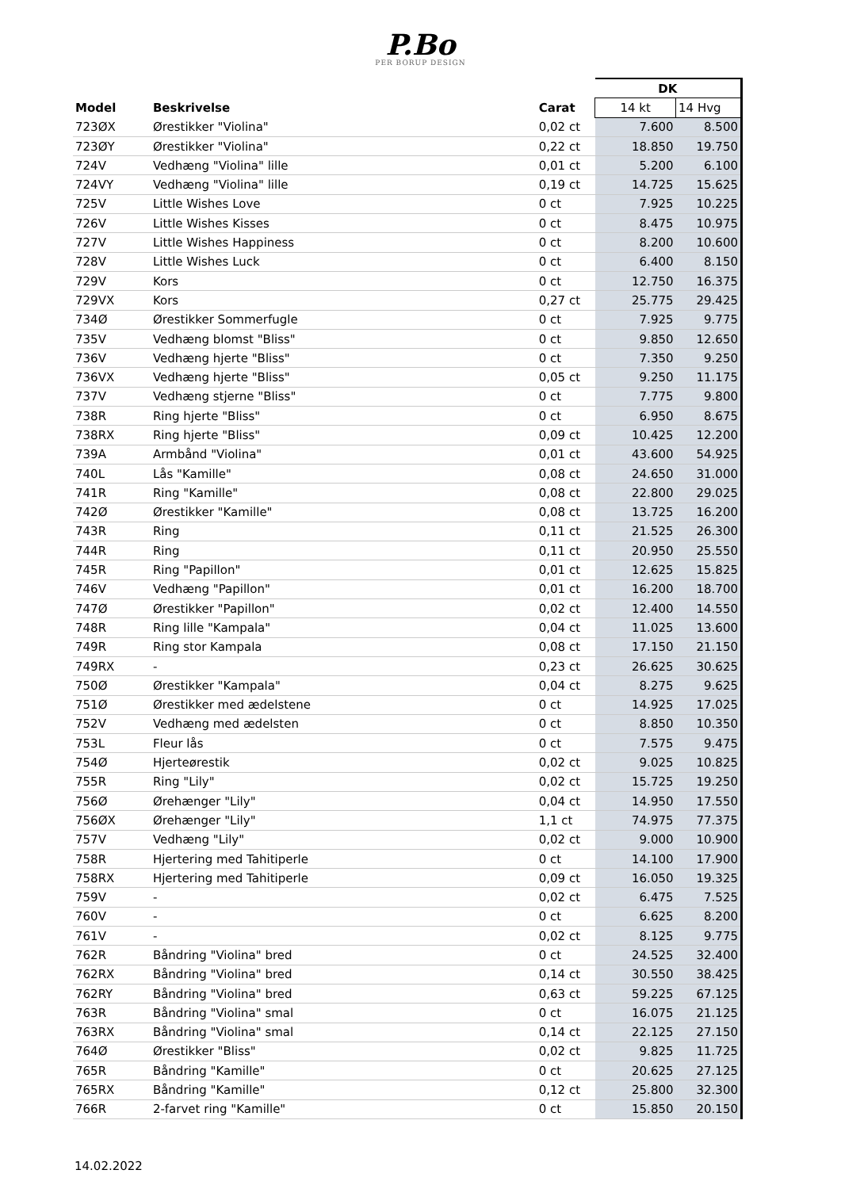P.Bo
PER BORUP DESIGN
| | | | DK | |
| --- | --- | --- | --- | --- |
| Model | Beskrivelse | Carat | 14 kt | 14 Hvg |
| 723ØX | Ørestikker "Violina" | 0,02 ct | 7.600 | 8.500 |
| 723ØY | Ørestikker "Violina" | 0,22 ct | 18.850 | 19.750 |
| 724V | Vedhæng "Violina" lille | 0,01 ct | 5.200 | 6.100 |
| 724VY | Vedhæng "Violina" lille | 0,19 ct | 14.725 | 15.625 |
| 725V | Little Wishes Love | 0 ct | 7.925 | 10.225 |
| 726V | Little Wishes Kisses | 0 ct | 8.475 | 10.975 |
| 727V | Little Wishes Happiness | 0 ct | 8.200 | 10.600 |
| 728V | Little Wishes Luck | 0 ct | 6.400 | 8.150 |
| 729V | Kors | 0 ct | 12.750 | 16.375 |
| 729VX | Kors | 0,27 ct | 25.775 | 29.425 |
| 734Ø | Ørestikker Sommerfugle | 0 ct | 7.925 | 9.775 |
| 735V | Vedhæng blomst "Bliss" | 0 ct | 9.850 | 12.650 |
| 736V | Vedhæng hjerte "Bliss" | 0 ct | 7.350 | 9.250 |
| 736VX | Vedhæng hjerte "Bliss" | 0,05 ct | 9.250 | 11.175 |
| 737V | Vedhæng stjerne "Bliss" | 0 ct | 7.775 | 9.800 |
| 738R | Ring hjerte "Bliss" | 0 ct | 6.950 | 8.675 |
| 738RX | Ring hjerte "Bliss" | 0,09 ct | 10.425 | 12.200 |
| 739A | Armbånd "Violina" | 0,01 ct | 43.600 | 54.925 |
| 740L | Lås "Kamille" | 0,08 ct | 24.650 | 31.000 |
| 741R | Ring "Kamille" | 0,08 ct | 22.800 | 29.025 |
| 742Ø | Ørestikker "Kamille" | 0,08 ct | 13.725 | 16.200 |
| 743R | Ring | 0,11 ct | 21.525 | 26.300 |
| 744R | Ring | 0,11 ct | 20.950 | 25.550 |
| 745R | Ring "Papillon" | 0,01 ct | 12.625 | 15.825 |
| 746V | Vedhæng "Papillon" | 0,01 ct | 16.200 | 18.700 |
| 747Ø | Ørestikker "Papillon" | 0,02 ct | 12.400 | 14.550 |
| 748R | Ring lille "Kampala" | 0,04 ct | 11.025 | 13.600 |
| 749R | Ring stor Kampala | 0,08 ct | 17.150 | 21.150 |
| 749RX | - | 0,23 ct | 26.625 | 30.625 |
| 750Ø | Ørestikker "Kampala" | 0,04 ct | 8.275 | 9.625 |
| 751Ø | Ørestikker med ædelstene | 0 ct | 14.925 | 17.025 |
| 752V | Vedhæng med ædelsten | 0 ct | 8.850 | 10.350 |
| 753L | Fleur lås | 0 ct | 7.575 | 9.475 |
| 754Ø | Hjerteørestik | 0,02 ct | 9.025 | 10.825 |
| 755R | Ring "Lily" | 0,02 ct | 15.725 | 19.250 |
| 756Ø | Ørehænger "Lily" | 0,04 ct | 14.950 | 17.550 |
| 756ØX | Ørehænger "Lily" | 1,1 ct | 74.975 | 77.375 |
| 757V | Vedhæng "Lily" | 0,02 ct | 9.000 | 10.900 |
| 758R | Hjertering med Tahitiperle | 0 ct | 14.100 | 17.900 |
| 758RX | Hjertering med Tahitiperle | 0,09 ct | 16.050 | 19.325 |
| 759V | - | 0,02 ct | 6.475 | 7.525 |
| 760V | - | 0 ct | 6.625 | 8.200 |
| 761V | - | 0,02 ct | 8.125 | 9.775 |
| 762R | Båndring "Violina" bred | 0 ct | 24.525 | 32.400 |
| 762RX | Båndring "Violina" bred | 0,14 ct | 30.550 | 38.425 |
| 762RY | Båndring "Violina" bred | 0,63 ct | 59.225 | 67.125 |
| 763R | Båndring "Violina" smal | 0 ct | 16.075 | 21.125 |
| 763RX | Båndring "Violina" smal | 0,14 ct | 22.125 | 27.150 |
| 764Ø | Ørestikker "Bliss" | 0,02 ct | 9.825 | 11.725 |
| 765R | Båndring "Kamille" | 0 ct | 20.625 | 27.125 |
| 765RX | Båndring "Kamille" | 0,12 ct | 25.800 | 32.300 |
| 766R | 2-farvet ring "Kamille" | 0 ct | 15.850 | 20.150 |
14.02.2022